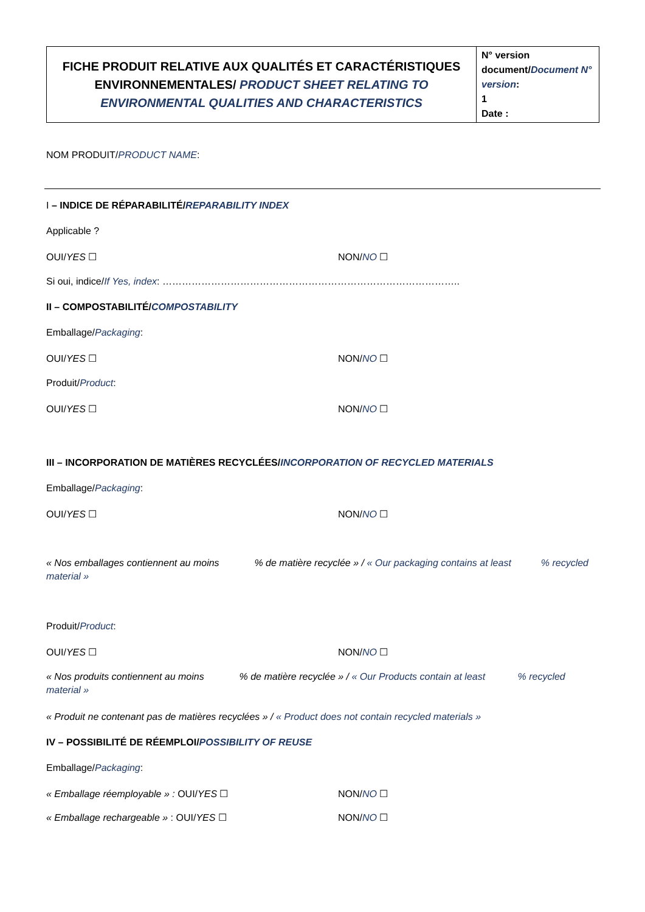| FICHE PRODUIT RELATIVE AUX QUALITÉS ET CARACTÉRISTIQUES ENVIRONNEMENTALES/ PRODUCT SHEET RELATING TO ENVIRONMENTAL QUALITIES AND CHARACTERISTICS | N° version document/ Document N° version : 1 Date : |
NOM PRODUIT/PRODUCT NAME:
I – INDICE DE RÉPARABILITÉ/REPARABILITY INDEX
Applicable ?
OUI/YES ☐ NON/NO ☐
Si oui, indice/If Yes, index: ………………………………………………………………………………..
II – COMPOSTABILITÉ/COMPOSTABILITY
Emballage/Packaging:
OUI/YES ☐ NON/NO ☐
Produit/Product:
OUI/YES ☐ NON/NO ☐
III – INCORPORATION DE MATIÈRES RECYCLÉES/INCORPORATION OF RECYCLED MATERIALS
Emballage/Packaging:
OUI/YES ☐ NON/NO ☐
« Nos emballages contiennent au moins % de matière recyclée » / « Our packaging contains at least % recycled material »
Produit/Product:
OUI/YES ☐ NON/NO ☐
« Nos produits contiennent au moins % de matière recyclée » / « Our Products contain at least % recycled material »
« Produit ne contenant pas de matières recyclées » / « Product does not contain recycled materials »
IV – POSSIBILITÉ DE RÉEMPLOI/POSSIBILITY OF REUSE
Emballage/Packaging:
« Emballage réemployable » : OUI/YES ☐ NON/NO ☐
« Emballage rechargeable » : OUI/YES ☐ NON/NO ☐